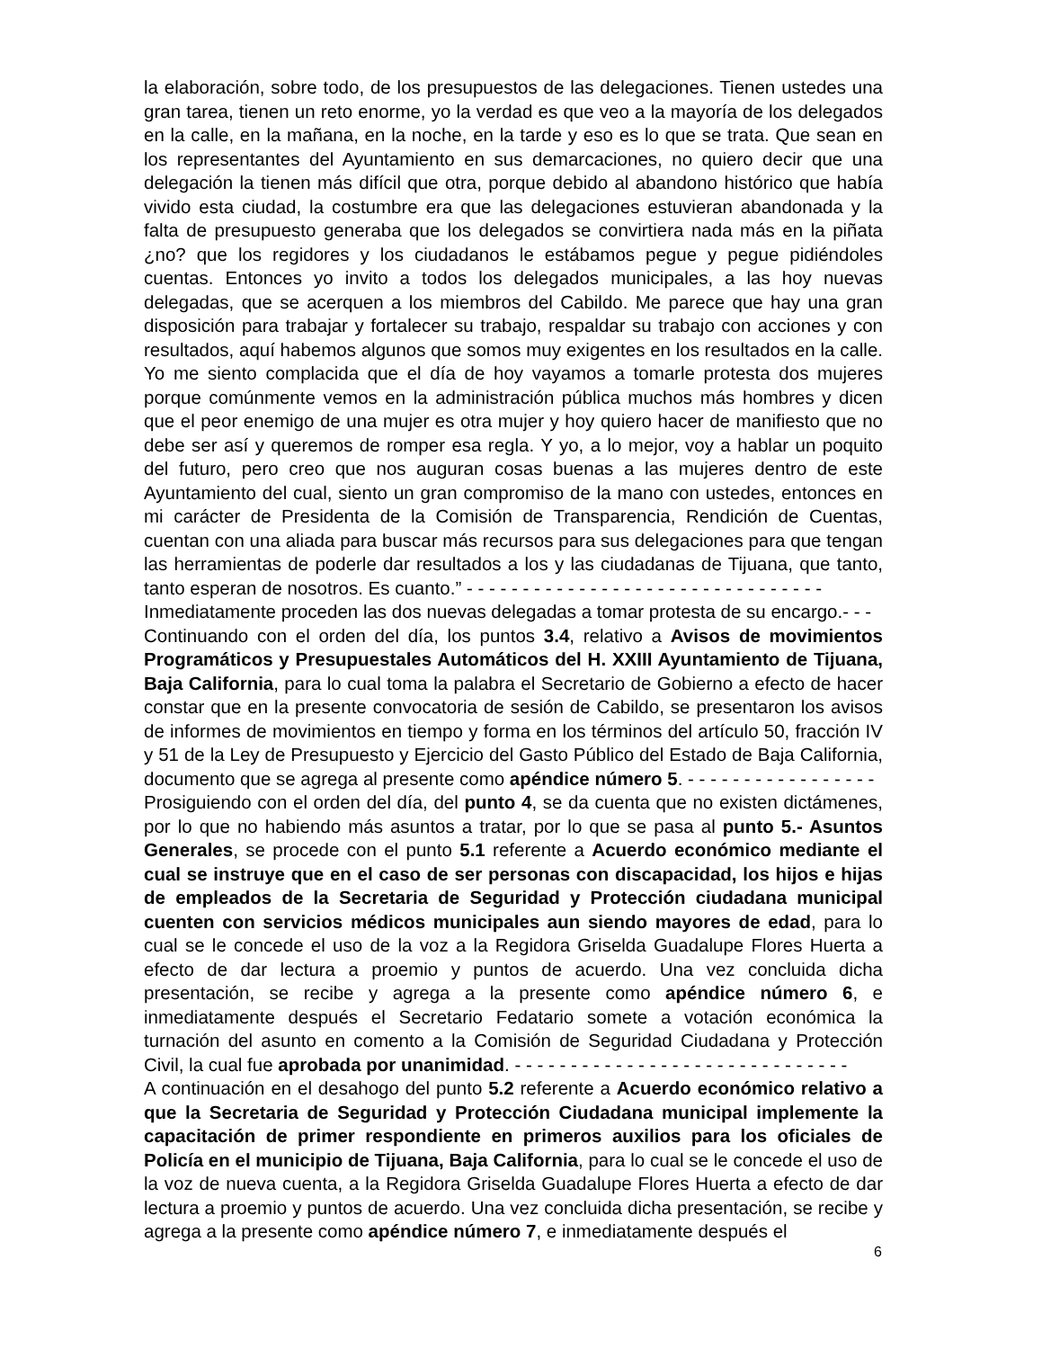la elaboración, sobre todo, de los presupuestos de las delegaciones. Tienen ustedes una gran tarea, tienen un reto enorme, yo la verdad es que veo a la mayoría de los delegados en la calle, en la mañana, en la noche, en la tarde y eso es lo que se trata. Que sean en los representantes del Ayuntamiento en sus demarcaciones, no quiero decir que una delegación la tienen más difícil que otra, porque debido al abandono histórico que había vivido esta ciudad, la costumbre era que las delegaciones estuvieran abandonada y la falta de presupuesto generaba que los delegados se convirtiera nada más en la piñata ¿no? que los regidores y los ciudadanos le estábamos pegue y pegue pidiéndoles cuentas. Entonces yo invito a todos los delegados municipales, a las hoy nuevas delegadas, que se acerquen a los miembros del Cabildo. Me parece que hay una gran disposición para trabajar y fortalecer su trabajo, respaldar su trabajo con acciones y con resultados, aquí habemos algunos que somos muy exigentes en los resultados en la calle. Yo me siento complacida que el día de hoy vayamos a tomarle protesta dos mujeres porque comúnmente vemos en la administración pública muchos más hombres y dicen que el peor enemigo de una mujer es otra mujer y hoy quiero hacer de manifiesto que no debe ser así y queremos de romper esa regla. Y yo, a lo mejor, voy a hablar un poquito del futuro, pero creo que nos auguran cosas buenas a las mujeres dentro de este Ayuntamiento del cual, siento un gran compromiso de la mano con ustedes, entonces en mi carácter de Presidenta de la Comisión de Transparencia, Rendición de Cuentas, cuentan con una aliada para buscar más recursos para sus delegaciones para que tengan las herramientas de poderle dar resultados a los y las ciudadanas de Tijuana, que tanto, tanto esperan de nosotros. Es cuanto.” - - - - - - - - - - - - - - - - - - - - - - - - - - - - - - - -
Inmediatamente proceden las dos nuevas delegadas a tomar protesta de su encargo.- - -
Continuando con el orden del día, los puntos 3.4, relativo a Avisos de movimientos Programáticos y Presupuestales Automáticos del H. XXIII Ayuntamiento de Tijuana, Baja California, para lo cual toma la palabra el Secretario de Gobierno a efecto de hacer constar que en la presente convocatoria de sesión de Cabildo, se presentaron los avisos de informes de movimientos en tiempo y forma en los términos del artículo 50, fracción IV y 51 de la Ley de Presupuesto y Ejercicio del Gasto Público del Estado de Baja California, documento que se agrega al presente como apéndice número 5. - - - - - - - - - - - - - - - - -
Prosiguiendo con el orden del día, del punto 4, se da cuenta que no existen dictámenes, por lo que no habiendo más asuntos a tratar, por lo que se pasa al punto 5.- Asuntos Generales, se procede con el punto 5.1 referente a Acuerdo económico mediante el cual se instruye que en el caso de ser personas con discapacidad, los hijos e hijas de empleados de la Secretaria de Seguridad y Protección ciudadana municipal cuenten con servicios médicos municipales aun siendo mayores de edad, para lo cual se le concede el uso de la voz a la Regidora Griselda Guadalupe Flores Huerta a efecto de dar lectura a proemio y puntos de acuerdo. Una vez concluida dicha presentación, se recibe y agrega a la presente como apéndice número 6, e inmediatamente después el Secretario Fedatario somete a votación económica la turnación del asunto en comento a la Comisión de Seguridad Ciudadana y Protección Civil, la cual fue aprobada por unanimidad. - - - - - - - - - - - - - - - - - - - - - - - - - - - - - -
A continuación en el desahogo del punto 5.2 referente a Acuerdo económico relativo a que la Secretaria de Seguridad y Protección Ciudadana municipal implemente la capacitación de primer respondiente en primeros auxilios para los oficiales de Policía en el municipio de Tijuana, Baja California, para lo cual se le concede el uso de la voz de nueva cuenta, a la Regidora Griselda Guadalupe Flores Huerta a efecto de dar lectura a proemio y puntos de acuerdo. Una vez concluida dicha presentación, se recibe y agrega a la presente como apéndice número 7, e inmediatamente después el
6